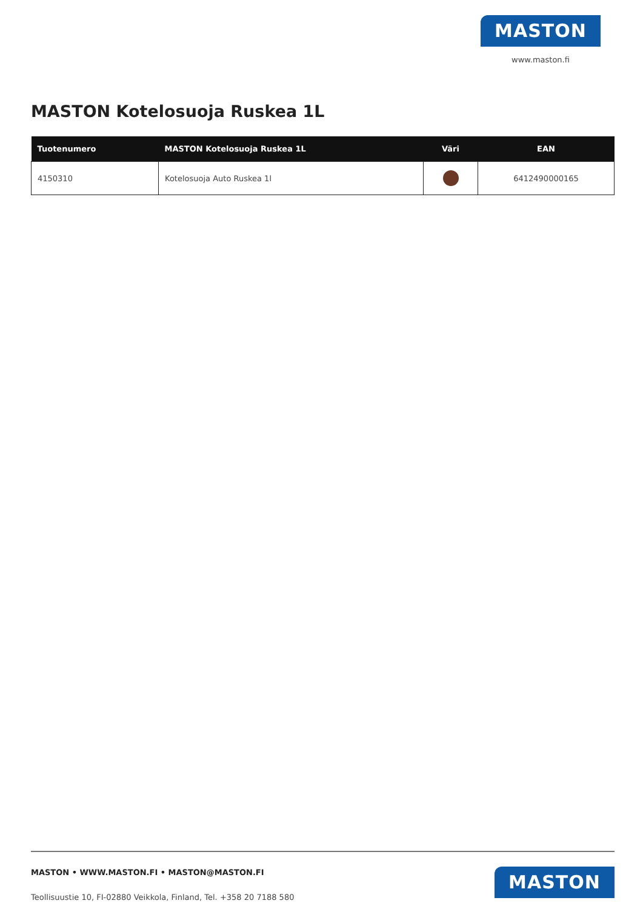MASTON
www.maston.fi
MASTON Kotelosuoja Ruskea 1L
| Tuotenumero | MASTON Kotelosuoja Ruskea 1L | Väri | EAN |
| --- | --- | --- | --- |
| 4150310 | Kotelosuoja Auto Ruskea 1l | | 6412490000165 |
MASTON • WWW.MASTON.FI • MASTON@MASTON.FI
Teollisuustie 10, FI-02880 Veikkola, Finland, Tel. +358 20 7188 580
MASTON